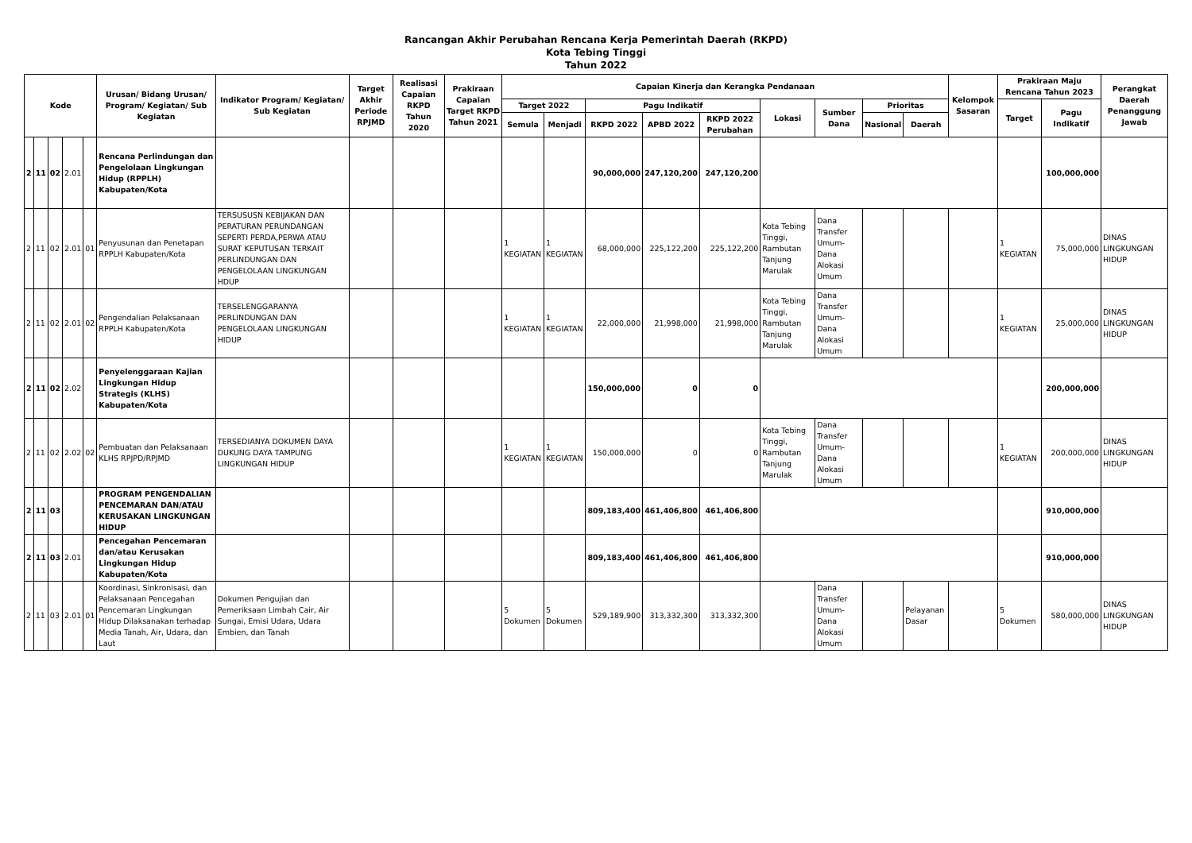Rancangan Akhir Perubahan Rencana Kerja Pemerintah Daerah (RKPD)
Kota Tebing Tinggi
Tahun 2022
| Kode | | | | | Urusan/ Bidang Urusan/ Program/ Kegiatan/ Sub Kegiatan | Indikator Program/ Kegiatan/ Sub Kegiatan | Target Akhir Periode RPJMD | Realisasi Capaian RKPD Tahun 2020 | Prakiraan Capaian Target RKPD Tahun 2021 | Capaian Kinerja dan Kerangka Pendanaan | | | | | | | | | Kelompok Sasaran | Prakiraan Maju Rencana Tahun 2023 | | Perangkat Daerah Penanggung Jawab |
| --- | --- | --- | --- | --- | --- | --- | --- | --- | --- | --- | --- | --- | --- | --- | --- | --- | --- | --- | --- | --- | --- | --- |
| | | | | | | | | | | Target 2022 | | Pagu Indikatif | | | Lokasi | Sumber Dana | Prioritas | | | Target | Pagu Indikatif | |
| | | | | | | | | | | Semula | Menjadi | RKPD 2022 | APBD 2022 | RKPD 2022 Perubahan | | | Nasional | Daerah | | | | |
| 2 | 11 | 02 | 2.01 | | Rencana Perlindungan dan Pengelolaan Lingkungan Hidup (RPPLH) Kabupaten/Kota | | | | | | | 90,000,000 | 247,120,200 | 247,120,200 | | | | | | | 100,000,000 | |
| 2 | 11 | 02 | 2.01 | 01 | Penyusunan dan Penetapan RPPLH Kabupaten/Kota | TERSUSUSN KEBIJAKAN DAN PERATURAN PERUNDANGAN SEPERTI PERDA,PERWA ATAU SURAT KEPUTUSAN TERKAIT PERLINDUNGAN DAN PENGELOLAAN LINGKUNGAN HDUP | | | | 1 KEGIATAN | 1 KEGIATAN | 68,000,000 | 225,122,200 | 225,122,200 | Kota Tebing Tinggi, Rambutan Tanjung Marulak | Dana Transfer Umum-Dana Alokasi Umum | | | | 1 KEGIATAN | 75,000,000 | DINAS LINGKUNGAN HIDUP |
| 2 | 11 | 02 | 2.01 | 02 | Pengendalian Pelaksanaan RPPLH Kabupaten/Kota | TERSELENGGARANYA PERLINDUNGAN DAN PENGELOLAAN LINGKUNGAN HIDUP | | | | 1 KEGIATAN | 1 KEGIATAN | 22,000,000 | 21,998,000 | 21,998,000 | Kota Tebing Tinggi, Rambutan Tanjung Marulak | Dana Transfer Umum-Dana Alokasi Umum | | | | 1 KEGIATAN | 25,000,000 | DINAS LINGKUNGAN HIDUP |
| 2 | 11 | 02 | 2.02 | | Penyelenggaraan Kajian Lingkungan Hidup Strategis (KLHS) Kabupaten/Kota | | | | | | | 150,000,000 | 0 | 0 | | | | | | | 200,000,000 | |
| 2 | 11 | 02 | 2.02 | 02 | Pembuatan dan Pelaksanaan KLHS RPJPD/RPJMD | TERSEDIANYA DOKUMEN DAYA DUKUNG DAYA TAMPUNG LINGKUNGAN HIDUP | | | | 1 KEGIATAN | 1 KEGIATAN | 150,000,000 | 0 | 0 | Kota Tebing Tinggi, Rambutan Tanjung Marulak | Dana Transfer Umum-Dana Alokasi Umum | | | | 1 KEGIATAN | 200,000,000 | DINAS LINGKUNGAN HIDUP |
| 2 | 11 | 03 | | | PROGRAM PENGENDALIAN PENCEMARAN DAN/ATAU KERUSAKAN LINGKUNGAN HIDUP | | | | | | | 809,183,400 | 461,406,800 | 461,406,800 | | | | | | | 910,000,000 | |
| 2 | 11 | 03 | 2.01 | | Pencegahan Pencemaran dan/atau Kerusakan Lingkungan Hidup Kabupaten/Kota | | | | | | | 809,183,400 | 461,406,800 | 461,406,800 | | | | | | | 910,000,000 | |
| 2 | 11 | 03 | 2.01 | 01 | Koordinasi, Sinkronisasi, dan Pelaksanaan Pencegahan Pencemaran Lingkungan Hidup Dilaksanakan terhadap Media Tanah, Air, Udara, dan Laut | Dokumen Pengujian dan Pemeriksaan Limbah Cair, Air Sungai, Emisi Udara, Udara Embien, dan Tanah | | | | 5 Dokumen | 5 Dokumen | 529,189,900 | 313,332,300 | 313,332,300 | | Dana Transfer Umum-Dana Alokasi Umum | | Pelayanan Dasar | | 5 Dokumen | 580,000,000 | DINAS LINGKUNGAN HIDUP |